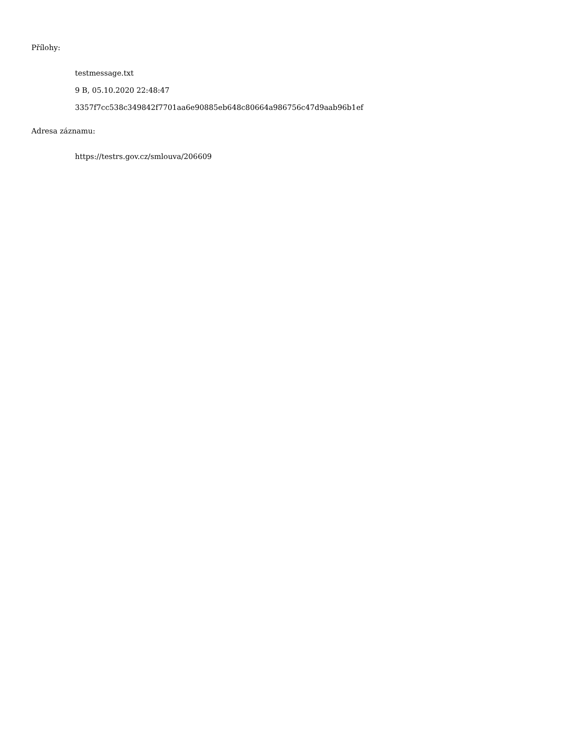Přílohy:
testmessage.txt
9 B, 05.10.2020 22:48:47
3357f7cc538c349842f7701aa6e90885eb648c80664a986756c47d9aab96b1ef
Adresa záznamu:
https://testrs.gov.cz/smlouva/206609